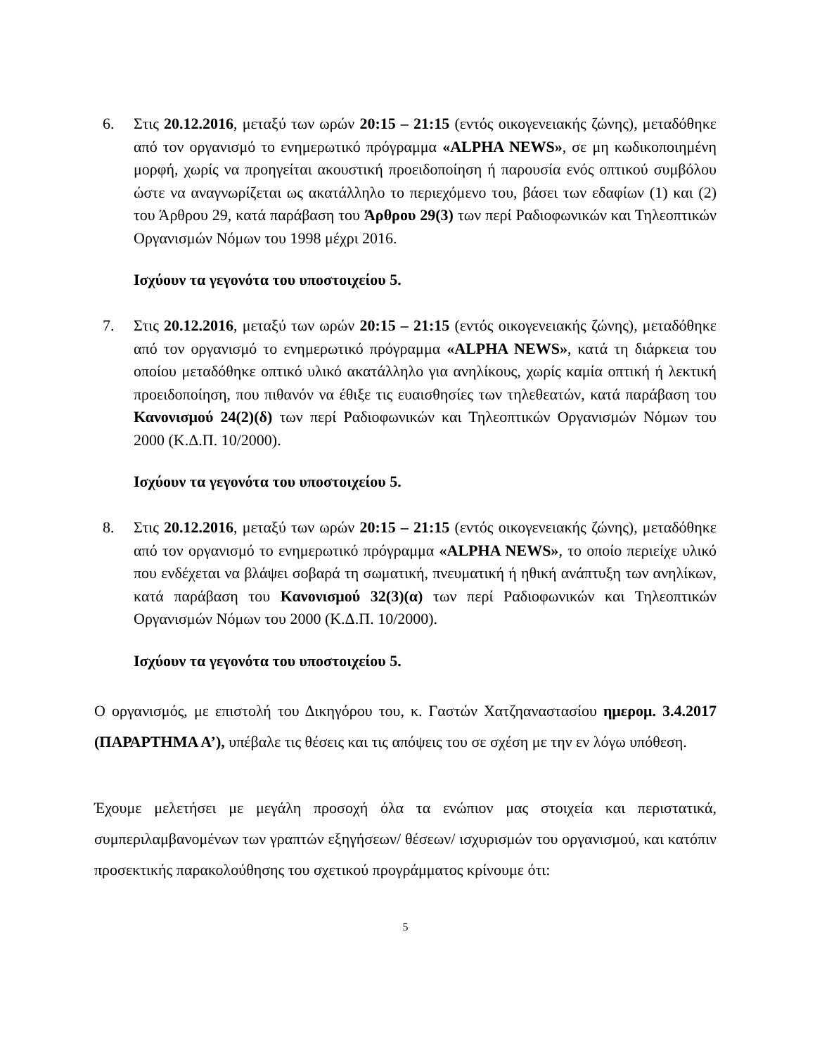6. Στις 20.12.2016, μεταξύ των ωρών 20:15 – 21:15 (εντός οικογενειακής ζώνης), μεταδόθηκε από τον οργανισμό το ενημερωτικό πρόγραμμα «ALPHA NEWS», σε μη κωδικοποιημένη μορφή, χωρίς να προηγείται ακουστική προειδοποίηση ή παρουσία ενός οπτικού συμβόλου ώστε να αναγνωρίζεται ως ακατάλληλο το περιεχόμενο του, βάσει των εδαφίων (1) και (2) του Άρθρου 29, κατά παράβαση του Άρθρου 29(3) των περί Ραδιοφωνικών και Τηλεοπτικών Οργανισμών Νόμων του 1998 μέχρι 2016.
Ισχύουν τα γεγονότα του υποστοιχείου 5.
7. Στις 20.12.2016, μεταξύ των ωρών 20:15 – 21:15 (εντός οικογενειακής ζώνης), μεταδόθηκε από τον οργανισμό το ενημερωτικό πρόγραμμα «ALPHA NEWS», κατά τη διάρκεια του οποίου μεταδόθηκε οπτικό υλικό ακατάλληλο για ανηλίκους, χωρίς καμία οπτική ή λεκτική προειδοποίηση, που πιθανόν να έθιξε τις ευαισθησίες των τηλεθεατών, κατά παράβαση του Κανονισμού 24(2)(δ) των περί Ραδιοφωνικών και Τηλεοπτικών Οργανισμών Νόμων του 2000 (Κ.Δ.Π. 10/2000).
Ισχύουν τα γεγονότα του υποστοιχείου 5.
8. Στις 20.12.2016, μεταξύ των ωρών 20:15 – 21:15 (εντός οικογενειακής ζώνης), μεταδόθηκε από τον οργανισμό το ενημερωτικό πρόγραμμα «ALPHA NEWS», το οποίο περιείχε υλικό που ενδέχεται να βλάψει σοβαρά τη σωματική, πνευματική ή ηθική ανάπτυξη των ανηλίκων, κατά παράβαση του Κανονισμού 32(3)(α) των περί Ραδιοφωνικών και Τηλεοπτικών Οργανισμών Νόμων του 2000 (Κ.Δ.Π. 10/2000).
Ισχύουν τα γεγονότα του υποστοιχείου 5.
Ο οργανισμός, με επιστολή του Δικηγόρου του, κ. Γαστών Χατζηαναστασίου ημερομ. 3.4.2017 (ΠΑΡΑΡΤΗΜΑ Α’), υπέβαλε τις θέσεις και τις απόψεις του σε σχέση με την εν λόγω υπόθεση.
Έχουμε μελετήσει με μεγάλη προσοχή όλα τα ενώπιον μας στοιχεία και περιστατικά, συμπεριλαμβανομένων των γραπτών εξηγήσεων/ θέσεων/ ισχυρισμών του οργανισμού, και κατόπιν προσεκτικής παρακολούθησης του σχετικού προγράμματος κρίνουμε ότι:
5